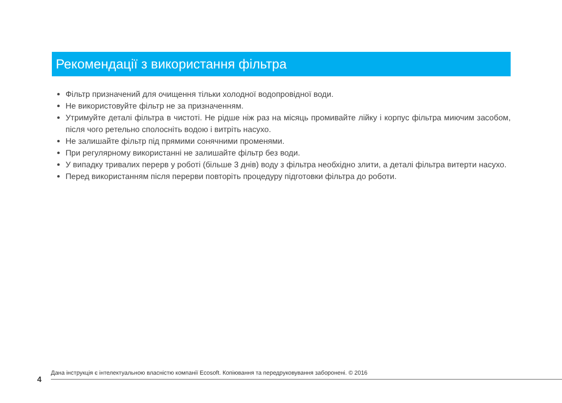Рекомендації з використання фільтра
Фільтр призначений для очищення тільки холодної водопровідної води.
Не використовуйте фільтр не за призначенням.
Утримуйте деталі фільтра в чистоті. Не рідше ніж раз на місяць промивайте лійку і корпус фільтра миючим засобом, після чого ретельно сполосніть водою і витріть насухо.
Не залишайте фільтр під прямими сонячними променями.
При регулярному використанні не залишайте фільтр без води.
У випадку тривалих перерв у роботі (більше 3 днів) воду з фільтра необхідно злити, а деталі фільтра витерти насухо.
Перед використанням після перерви повторіть процедуру підготовки фільтра до роботи.
Дана інструкція є інтелектуальною власністю компанії Ecosoft. Копіювання та передруковування заборонені. © 2016
4